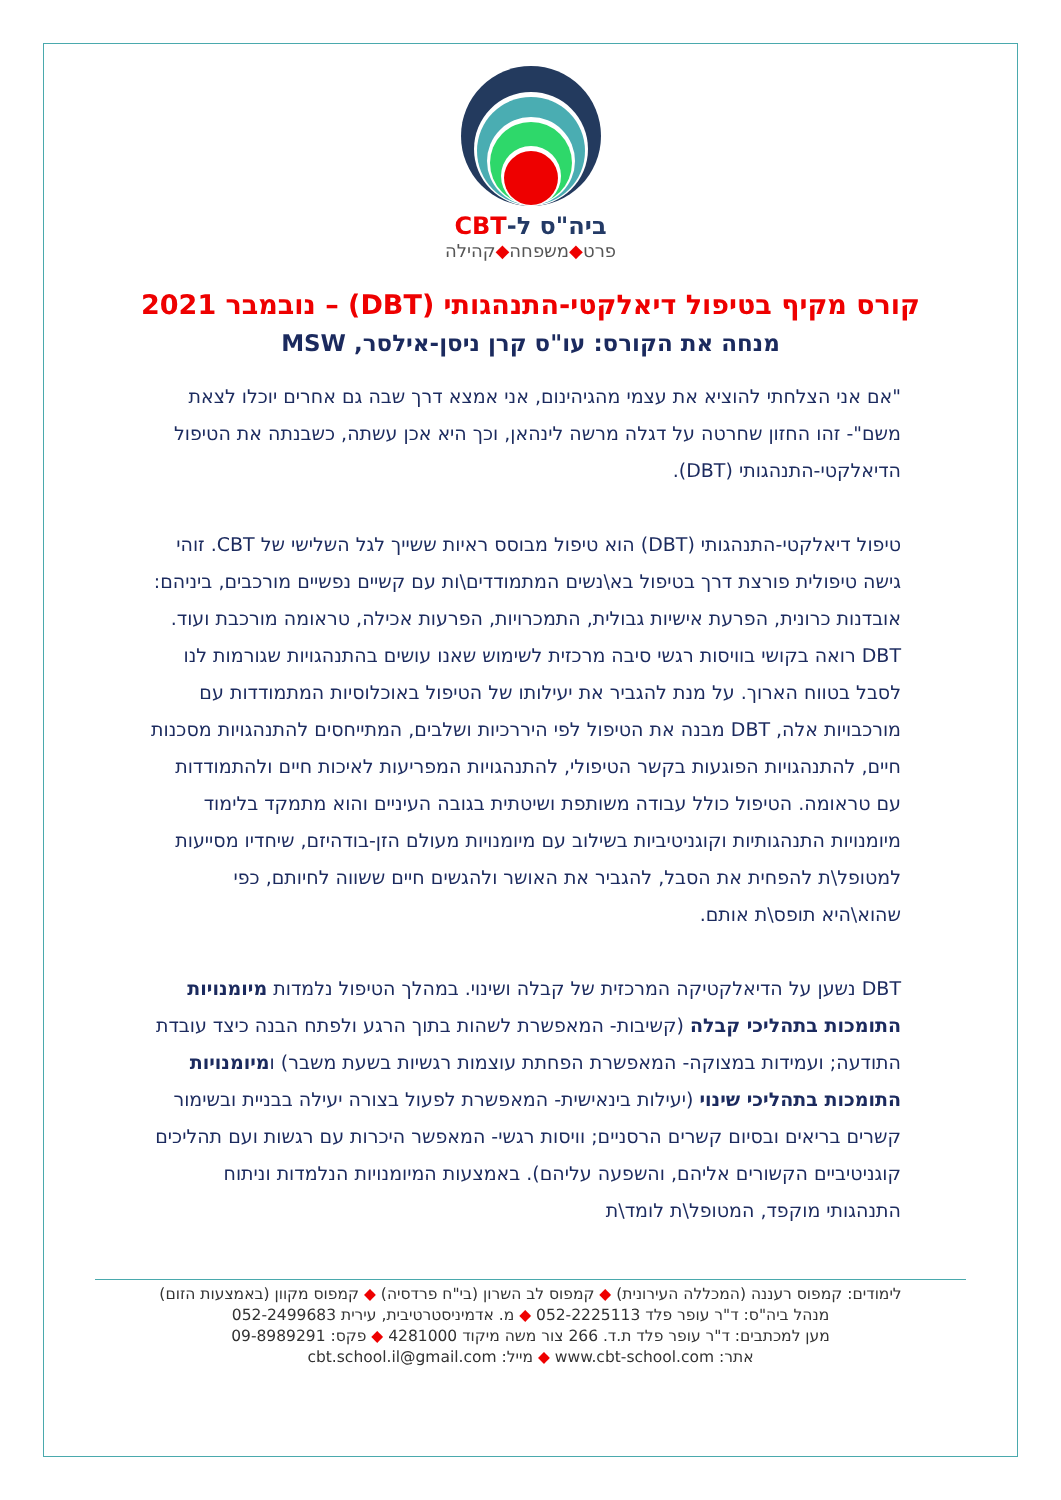ביה"ס ל-CBT
פרט◆משפחה◆קהילה
קורס מקיף בטיפול דיאלקטי-התנהגותי (DBT) – נובמבר 2021
מנחה את הקורס: עו"ס קרן ניסן-אילסר, MSW
"אם אני הצלחתי להוציא את עצמי מהגיהינום, אני אמצא דרך שבה גם אחרים יוכלו לצאת משם"- זהו החזון שחרטה על דגלה מרשה לינהאן, וכך היא אכן עשתה, כשבנתה את הטיפול הדיאלקטי-התנהגותי (DBT).
טיפול דיאלקטי-התנהגותי (DBT) הוא טיפול מבוסס ראיות ששייך לגל השלישי של CBT. זוהי גישה טיפולית פורצת דרך בטיפול בא\נשים המתמודדים\ות עם קשיים נפשיים מורכבים, ביניהם: אובדנות כרונית, הפרעת אישיות גבולית, התמכרויות, הפרעות אכילה, טראומה מורכבת ועוד. DBT רואה בקושי בוויסות רגשי סיבה מרכזית לשימוש שאנו עושים בהתנהגויות שגורמות לנו לסבל בטווח הארוך. על מנת להגביר את יעילותו של הטיפול באוכלוסיות המתמודדות עם מורכבויות אלה, DBT מבנה את הטיפול לפי היררכיות ושלבים, המתייחסים להתנהגויות מסכנות חיים, להתנהגויות הפוגעות בקשר הטיפולי, להתנהגויות המפריעות לאיכות חיים ולהתמודדות עם טראומה. הטיפול כולל עבודה משותפת ושיטתית בגובה העיניים והוא מתמקד בלימוד מיומנויות התנהגותיות וקוגניטיביות בשילוב עם מיומנויות מעולם הזן-בודהיזם, שיחדיו מסייעות למטופל\ת להפחית את הסבל, להגביר את האושר ולהגשים חיים ששווה לחיותם, כפי שהוא\היא תופס\ת אותם.
DBT נשען על הדיאלקטיקה המרכזית של קבלה ושינוי. במהלך הטיפול נלמדות מיומנויות התומכות בתהליכי קבלה (קשיבות- המאפשרת לשהות בתוך הרגע ולפתח הבנה כיצד עובדת התודעה; ועמידות במצוקה- המאפשרת הפחתת עוצמות רגשיות בשעת משבר) ומיומנויות התומכות בתהליכי שינוי (יעילות בינאישית- המאפשרת לפעול בצורה יעילה בבניית ובשימור קשרים בריאים ובסיום קשרים הרסניים; וויסות רגשי- המאפשר היכרות עם רגשות ועם תהליכים קוגניטיביים הקשורים אליהם, והשפעה עליהם). באמצעות המיומנויות הנלמדות וניתוח התנהגותי מוקפד, המטופל\ת לומד\ת
לימודים: קמפוס רעננה (המכללה העירונית) ◆ קמפוס לב השרון (בי"ח פרדסיה) ◆ קמפוס מקוון (באמצעות הזום)
מנהל ביה"ס: ד"ר עופר פלד 052-2225113 ◆ מ. אדמיניסטרטיבית, עירית 052-2499683
מען למכתבים: ד"ר עופר פלד ת.ד. 266 צור משה מיקוד 4281000 ◆ פקס: 09-8989291
אתר: www.cbt-school.com ◆ מייל: cbt.school.il@gmail.com